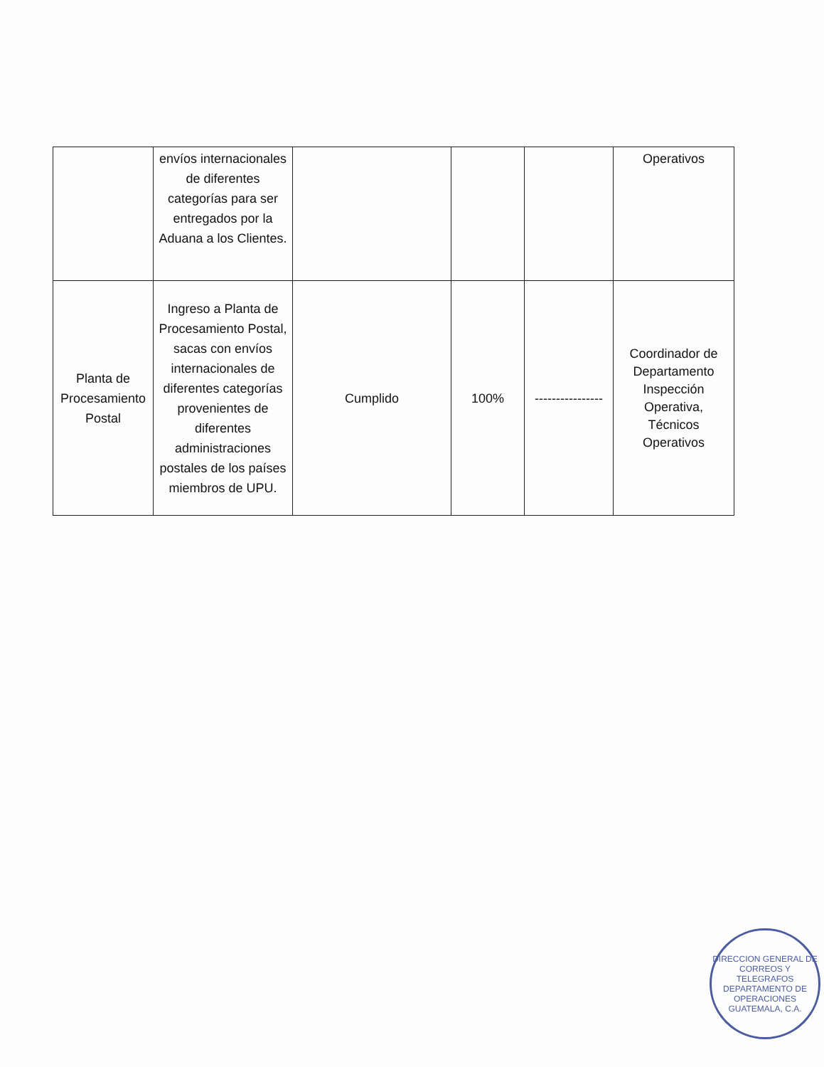| | envíos internacionales de diferentes categorías para ser entregados por la Aduana a los Clientes. | | | | Operativos |
| Planta de Procesamiento Postal | Ingreso a Planta de Procesamiento Postal, sacas con envíos internacionales de diferentes categorías provenientes de diferentes administraciones postales de los países miembros de UPU. | Cumplido | 100% | ---------------- | Coordinador de Departamento Inspección Operativa, Técnicos Operativos |
DIRECCION GENERAL DE CORREOS Y TELEGRAFOS
DEPARTAMENTO DE OPERACIONES
GUATEMALA, C.A.